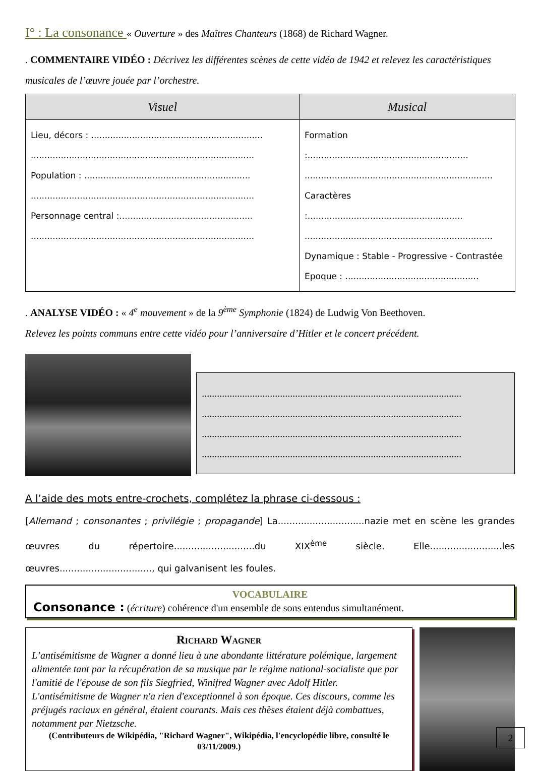I° : La consonance « Ouverture » des Maîtres Chanteurs (1868) de Richard Wagner.
. COMMENTAIRE VIDÉO : Décrivez les différentes scènes de cette vidéo de 1942 et relevez les caractéristiques musicales de l’œuvre jouée par l’orchestre.
| Visuel | Musical |
| --- | --- |
| Lieu, décors : ............................................................... .................................................................................. Population : ............................................................. .................................................................................. Personnage central :................................................. .................................................................................. | Formation :........................................................... ..................................................................... Caractères :......................................................... ..................................................................... Dynamique : Stable - Progressive - Contrastée Epoque : ................................................. |
. ANALYSE VIDÉO : « 4<sup>e</sup> mouvement » de la 9<sup>ème</sup> Symphonie (1824) de Ludwig Von Beethoven.
Relevez les points communs entre cette vidéo pour l’anniversaire d’Hitler et le concert précédent.
.......................................................................................................
.......................................................................................................
.......................................................................................................
.......................................................................................................
A l’aide des mots entre-crochets, complétez la phrase ci-dessous :
[Allemand ; consonantes ; privilégie ; propagande] La..............................nazie met en scène les grandes œuvres du répertoire............................du XIX<sup>ème</sup> siècle. Elle.........................les œuvres................................, qui galvanisent les foules.
VOCABULAIRE
Consonance : (écriture) cohérence d'un ensemble de sons entendus simultanément.
Richard Wagner
L’antisémitisme de Wagner a donné lieu à une abondante littérature polémique, largement alimentée tant par la récupération de sa musique par le régime national-socialiste que par l'amitié de l'épouse de son fils Siegfried, Winifred Wagner avec Adolf Hitler.
L'antisémitisme de Wagner n'a rien d'exceptionnel à son époque. Ces discours, comme les préjugés raciaux en général, étaient courants. Mais ces thèses étaient déjà combattues, notamment par Nietzsche.
(Contributeurs de Wikipédia, "Richard Wagner", Wikipédia, l'encyclopédie libre, consulté le 03/11/2009.)
2